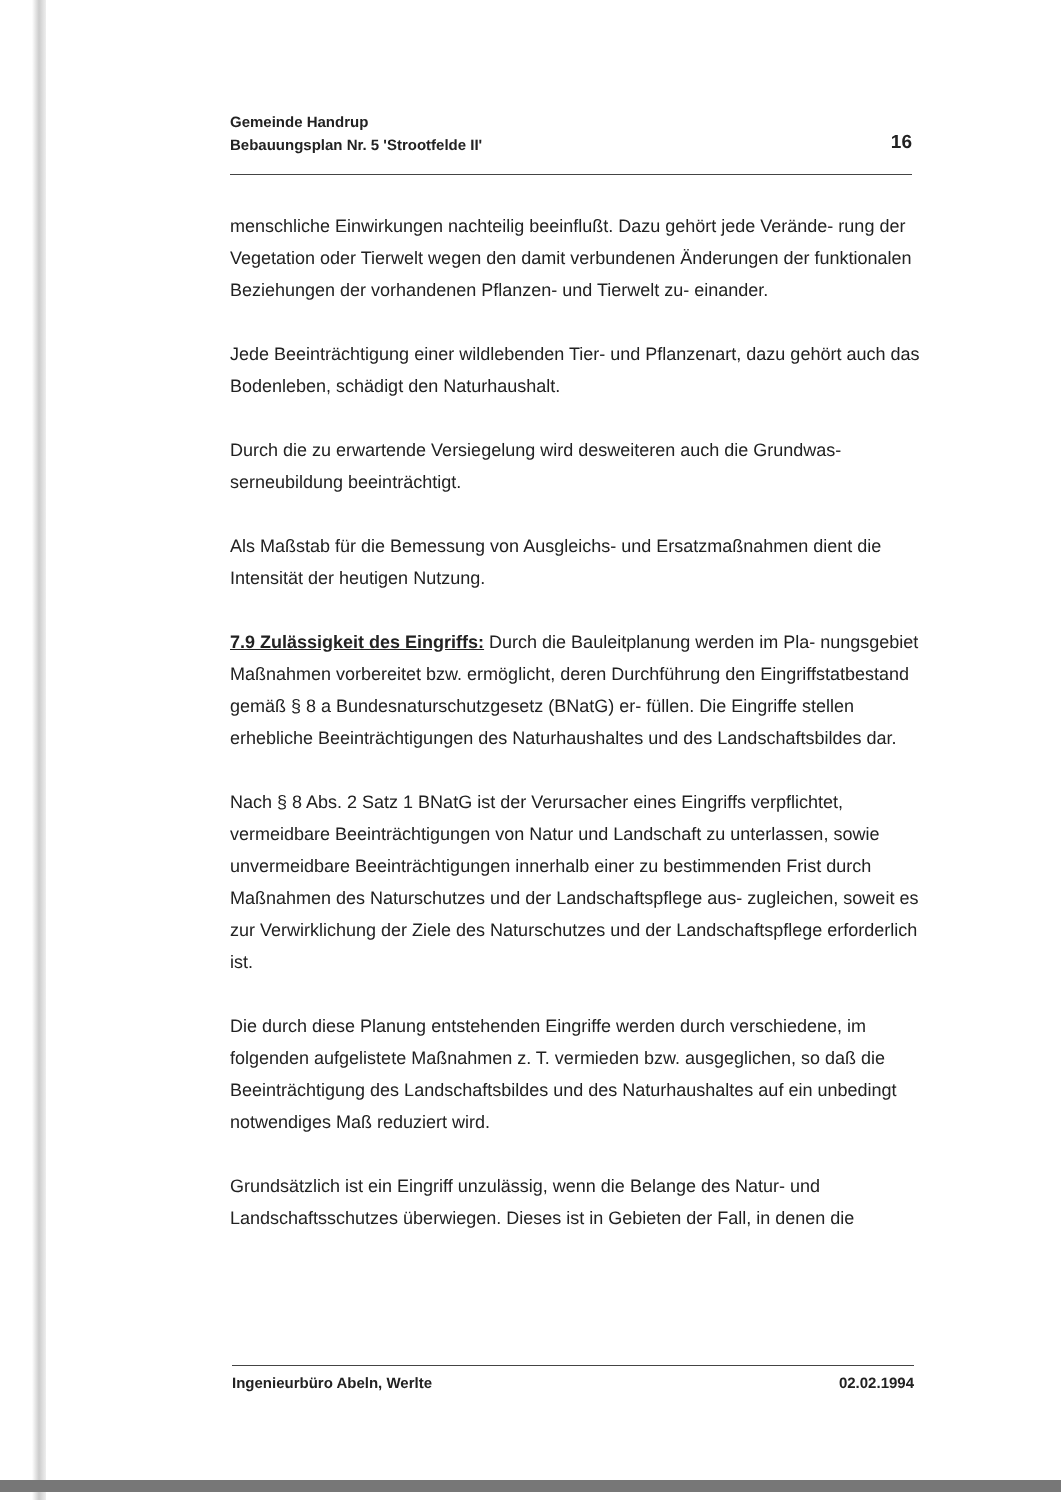16 Gemeinde Handrup
Bebauungsplan Nr. 5 'Strootfelde II'
menschliche Einwirkungen nachteilig beeinflußt. Dazu gehört jede Verände- rung der Vegetation oder Tierwelt wegen den damit verbundenen Änderungen der funktionalen Beziehungen der vorhandenen Pflanzen- und Tierwelt zu- einander.
Jede Beeinträchtigung einer wildlebenden Tier- und Pflanzenart, dazu gehört auch das Bodenleben, schädigt den Naturhaushalt.
Durch die zu erwartende Versiegelung wird desweiteren auch die Grundwas- serneubildung beeinträchtigt.
Als Maßstab für die Bemessung von Ausgleichs- und Ersatzmaßnahmen dient die Intensität der heutigen Nutzung.
7.9 Zulässigkeit des Eingriffs: Durch die Bauleitplanung werden im Pla- nungsgebiet Maßnahmen vorbereitet bzw. ermöglicht, deren Durchführung den Eingriffstatbestand gemäß § 8 a Bundesnaturschutzgesetz (BNatG) er- füllen. Die Eingriffe stellen erhebliche Beeinträchtigungen des Naturhaushaltes und des Landschaftsbildes dar.
Nach § 8 Abs. 2 Satz 1 BNatG ist der Verursacher eines Eingriffs verpflichtet, vermeidbare Beeinträchtigungen von Natur und Landschaft zu unterlassen, sowie unvermeidbare Beeinträchtigungen innerhalb einer zu bestimmenden Frist durch Maßnahmen des Naturschutzes und der Landschaftspflege aus- zugleichen, soweit es zur Verwirklichung der Ziele des Naturschutzes und der Landschaftspflege erforderlich ist.
Die durch diese Planung entstehenden Eingriffe werden durch verschiedene, im folgenden aufgelistete Maßnahmen z. T. vermieden bzw. ausgeglichen, so daß die Beeinträchtigung des Landschaftsbildes und des Naturhaushaltes auf ein unbedingt notwendiges Maß reduziert wird.
Grundsätzlich ist ein Eingriff unzulässig, wenn die Belange des Natur- und Landschaftsschutzes überwiegen. Dieses ist in Gebieten der Fall, in denen die
Ingenieurbüro Abeln, Werlte 02.02.1994